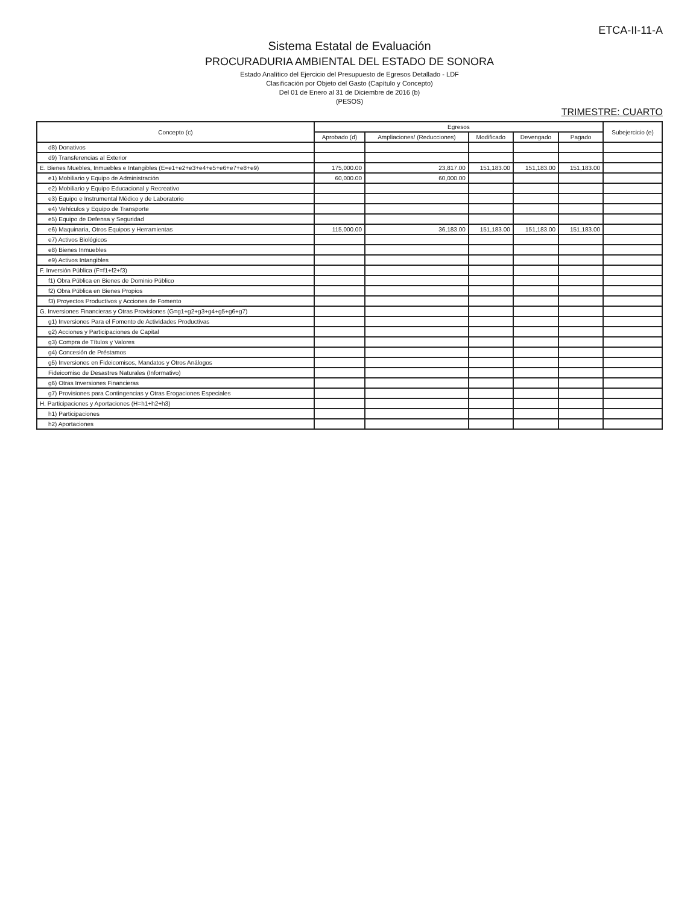ETCA-II-11-A
Sistema Estatal de Evaluación
PROCURADURIA AMBIENTAL DEL ESTADO DE SONORA
Estado Analítico del Ejercicio del Presupuesto de Egresos Detallado - LDF
Clasificación por Objeto del Gasto (Capítulo y Concepto)
Del 01 de Enero al 31 de Diciembre de 2016 (b)
(PESOS)
TRIMESTRE: CUARTO
| Concepto (c) | Egresos | | | | | Subejercicio (e) |
| --- | --- | --- | --- | --- | --- | --- |
| | Aprobado (d) | Ampliaciones/ (Reducciones) | Modificado | Devengado | Pagado | |
| d8) Donativos | | | | | | |
| d9) Transferencias al Exterior | | | | | | |
| E. Bienes Muebles, Inmuebles e Intangibles (E=e1+e2+e3+e4+e5+e6+e7+e8+e9) | 175,000.00 | 23,817.00 | 151,183.00 | 151,183.00 | 151,183.00 | |
| e1) Mobiliario y Equipo de Administración | 60,000.00 | 60,000.00 | | | | |
| e2) Mobiliario y Equipo Educacional y Recreativo | | | | | | |
| e3) Equipo e Instrumental Médico y de Laboratorio | | | | | | |
| e4) Vehículos y Equipo de Transporte | | | | | | |
| e5) Equipo de Defensa y Seguridad | | | | | | |
| e6) Maquinaria, Otros Equipos y Herramientas | 115,000.00 | 36,183.00 | 151,183.00 | 151,183.00 | 151,183.00 | |
| e7) Activos Biológicos | | | | | | |
| e8) Bienes Inmuebles | | | | | | |
| e9) Activos Intangibles | | | | | | |
| F. Inversión Pública (F=f1+f2+f3) | | | | | | |
| f1) Obra Pública en Bienes de Dominio Público | | | | | | |
| f2) Obra Pública en Bienes Propios | | | | | | |
| f3) Proyectos Productivos y Acciones de Fomento | | | | | | |
| G. Inversiones Financieras y Otras Provisiones (G=g1+g2+g3+g4+g5+g6+g7) | | | | | | |
| g1) Inversiones Para el Fomento de Actividades Productivas | | | | | | |
| g2) Acciones y Participaciones de Capital | | | | | | |
| g3) Compra de Títulos y Valores | | | | | | |
| g4) Concesión de Préstamos | | | | | | |
| g5) Inversiones en Fideicomisos, Mandatos y Otros Análogos | | | | | | |
| Fideicomiso de Desastres Naturales (Informativo) | | | | | | |
| g6) Otras Inversiones Financieras | | | | | | |
| g7) Provisiones para Contingencias y Otras Erogaciones Especiales | | | | | | |
| H. Participaciones y Aportaciones (H=h1+h2+h3) | | | | | | |
| h1) Participaciones | | | | | | |
| h2) Aportaciones | | | | | | |